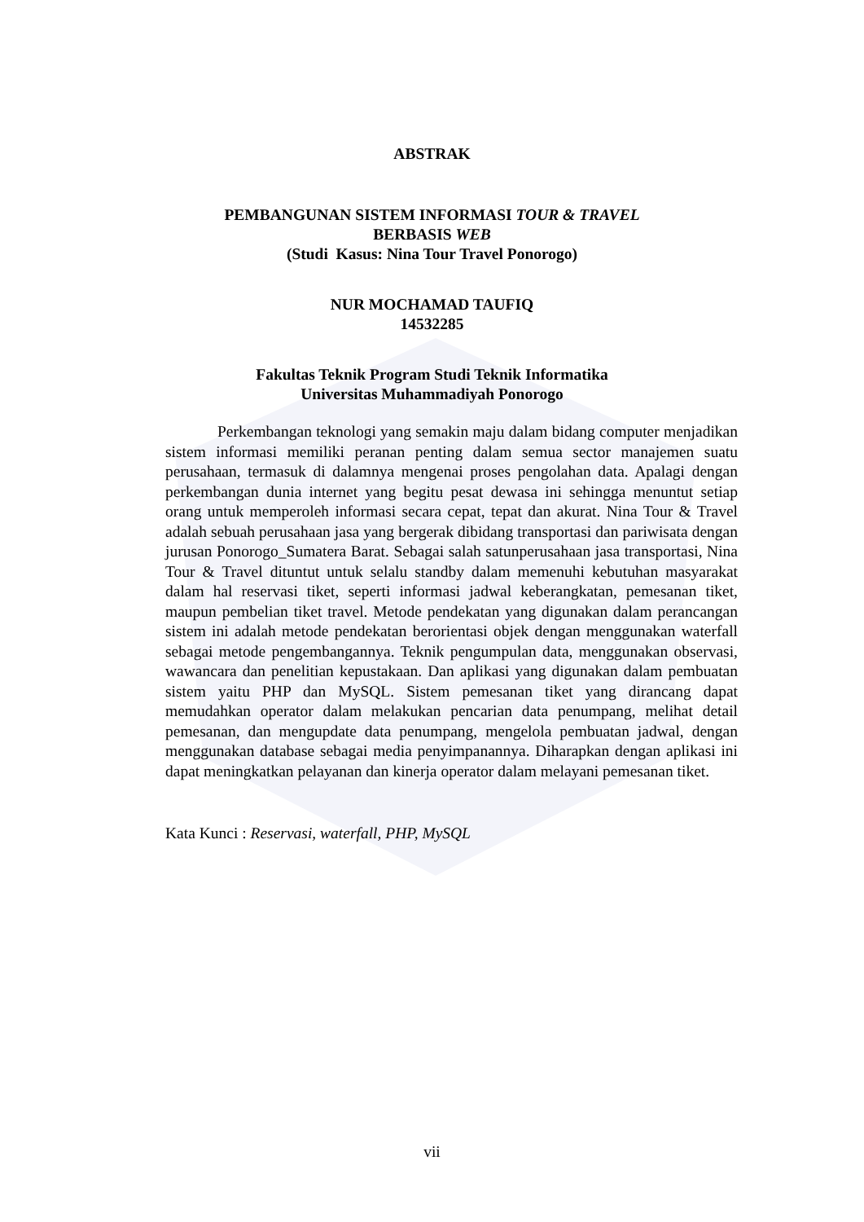ABSTRAK
PEMBANGUNAN SISTEM INFORMASI TOUR & TRAVEL
BERBASIS WEB
(Studi Kasus: Nina Tour Travel Ponorogo)
NUR MOCHAMAD TAUFIQ
14532285
Fakultas Teknik Program Studi Teknik Informatika
Universitas Muhammadiyah Ponorogo
Perkembangan teknologi yang semakin maju dalam bidang computer menjadikan sistem informasi memiliki peranan penting dalam semua sector manajemen suatu perusahaan, termasuk di dalamnya mengenai proses pengolahan data. Apalagi dengan perkembangan dunia internet yang begitu pesat dewasa ini sehingga menuntut setiap orang untuk memperoleh informasi secara cepat, tepat dan akurat. Nina Tour & Travel adalah sebuah perusahaan jasa yang bergerak dibidang transportasi dan pariwisata dengan jurusan Ponorogo_Sumatera Barat. Sebagai salah satunperusahaan jasa transportasi, Nina Tour & Travel dituntut untuk selalu standby dalam memenuhi kebutuhan masyarakat dalam hal reservasi tiket, seperti informasi jadwal keberangkatan, pemesanan tiket, maupun pembelian tiket travel. Metode pendekatan yang digunakan dalam perancangan sistem ini adalah metode pendekatan berorientasi objek dengan menggunakan waterfall sebagai metode pengembangannya. Teknik pengumpulan data, menggunakan observasi, wawancara dan penelitian kepustakaan. Dan aplikasi yang digunakan dalam pembuatan sistem yaitu PHP dan MySQL. Sistem pemesanan tiket yang dirancang dapat memudahkan operator dalam melakukan pencarian data penumpang, melihat detail pemesanan, dan mengupdate data penumpang, mengelola pembuatan jadwal, dengan menggunakan database sebagai media penyimpanannya. Diharapkan dengan aplikasi ini dapat meningkatkan pelayanan dan kinerja operator dalam melayani pemesanan tiket.
Kata Kunci : Reservasi, waterfall, PHP, MySQL
vii